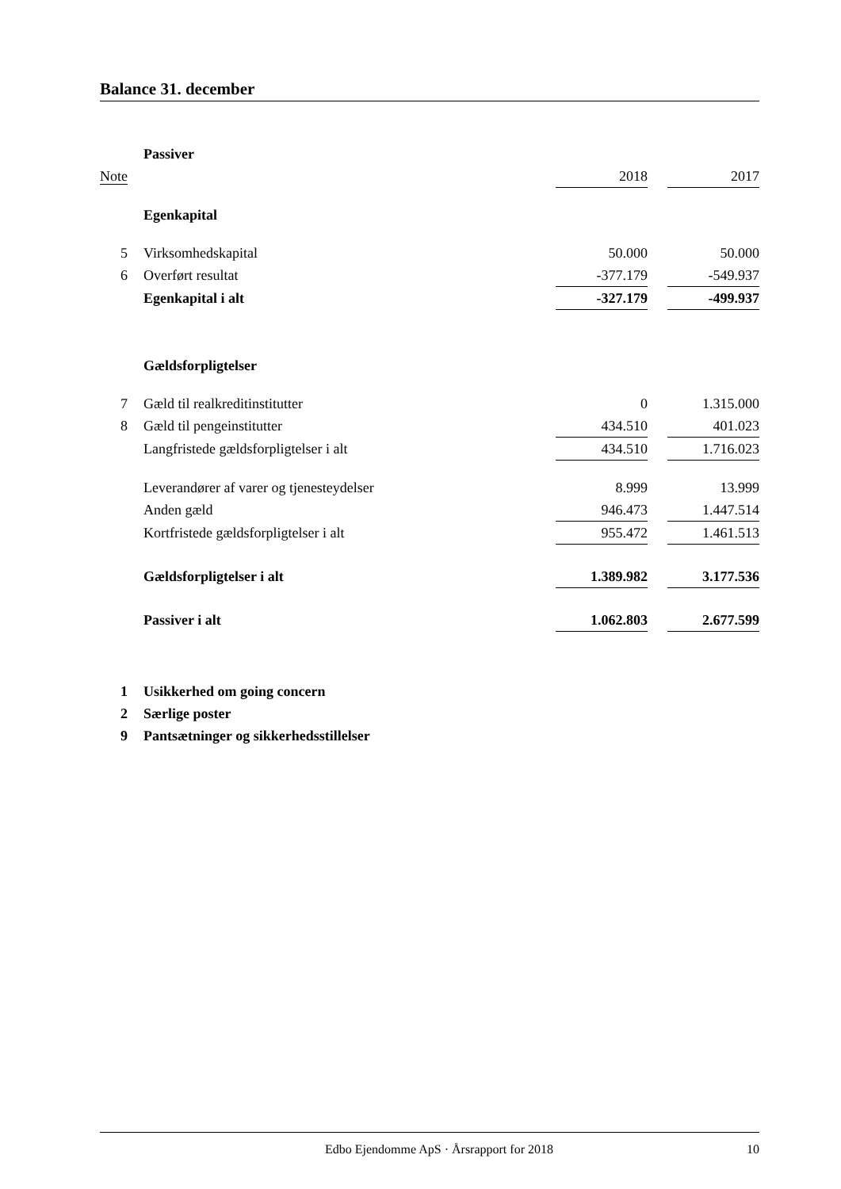Balance 31. december
| | Passiver | | | |
| Note | | 2018 | | 2017 |
| | Egenkapital | | | |
| 5 | Virksomhedskapital | 50.000 | | 50.000 |
| 6 | Overført resultat | -377.179 | | -549.937 |
| | Egenkapital i alt | -327.179 | | -499.937 |
| | Gældsforpligtelser | | | |
| 7 | Gæld til realkreditinstitutter | 0 | | 1.315.000 |
| 8 | Gæld til pengeinstitutter | 434.510 | | 401.023 |
| | Langfristede gældsforpligtelser i alt | 434.510 | | 1.716.023 |
| | Leverandører af varer og tjenesteydelser | 8.999 | | 13.999 |
| | Anden gæld | 946.473 | | 1.447.514 |
| | Kortfristede gældsforpligtelser i alt | 955.472 | | 1.461.513 |
| | Gældsforpligtelser i alt | 1.389.982 | | 3.177.536 |
| | Passiver i alt | 1.062.803 | | 2.677.599 |
| 1 | Usikkerhed om going concern | | | |
| 2 | Særlige poster | | | |
| 9 | Pantsætninger og sikkerhedsstillelser | | | |
Edbo Ejendomme ApS · Årsrapport for 2018 10